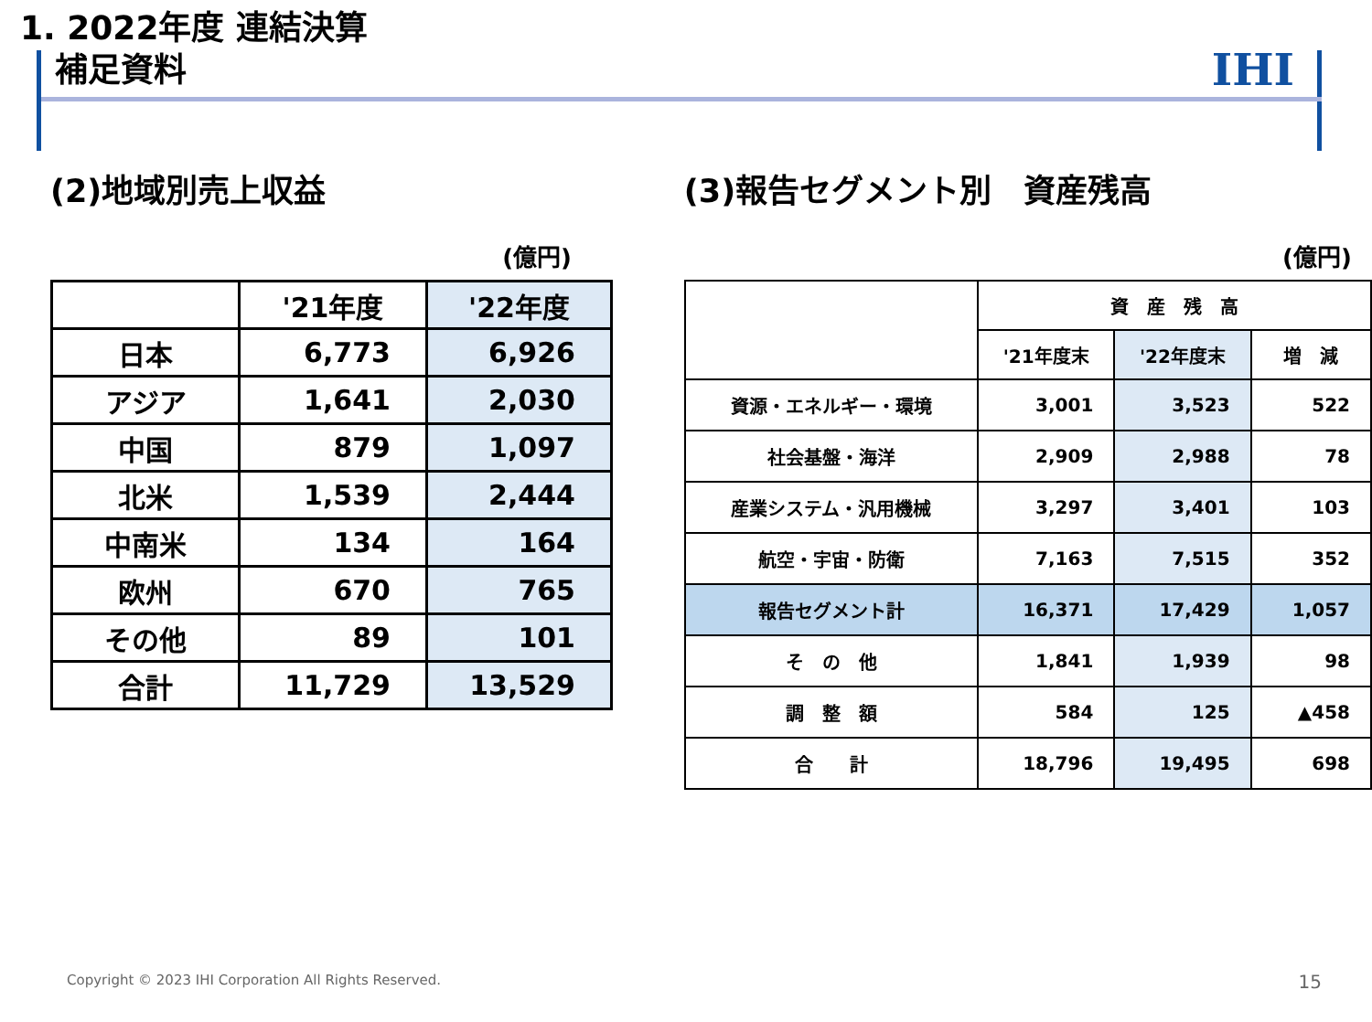1. 2022年度 連結決算
補足資料
IHI
(2)地域別売上収益
(億円)
| | '21年度 | '22年度 |
| --- | --- | --- |
| 日本 | 6,773 | 6,926 |
| アジア | 1,641 | 2,030 |
| 中国 | 879 | 1,097 |
| 北米 | 1,539 | 2,444 |
| 中南米 | 134 | 164 |
| 欧州 | 670 | 765 |
| その他 | 89 | 101 |
| 合計 | 11,729 | 13,529 |
(3)報告セグメント別　資産残高
(億円)
| | 資 産 残 高 | | |
| --- | --- | --- | --- |
| | '21年度末 | '22年度末 | 増 減 |
| 資源・エネルギー・環境 | 3,001 | 3,523 | 522 |
| 社会基盤・海洋 | 2,909 | 2,988 | 78 |
| 産業システム・汎用機械 | 3,297 | 3,401 | 103 |
| 航空・宇宙・防衛 | 7,163 | 7,515 | 352 |
| 報告セグメント計 | 16,371 | 17,429 | 1,057 |
| そ の 他 | 1,841 | 1,939 | 98 |
| 調 整 額 | 584 | 125 | ▲458 |
| 合 計 | 18,796 | 19,495 | 698 |
Copyright © 2023 IHI Corporation All Rights Reserved.
15